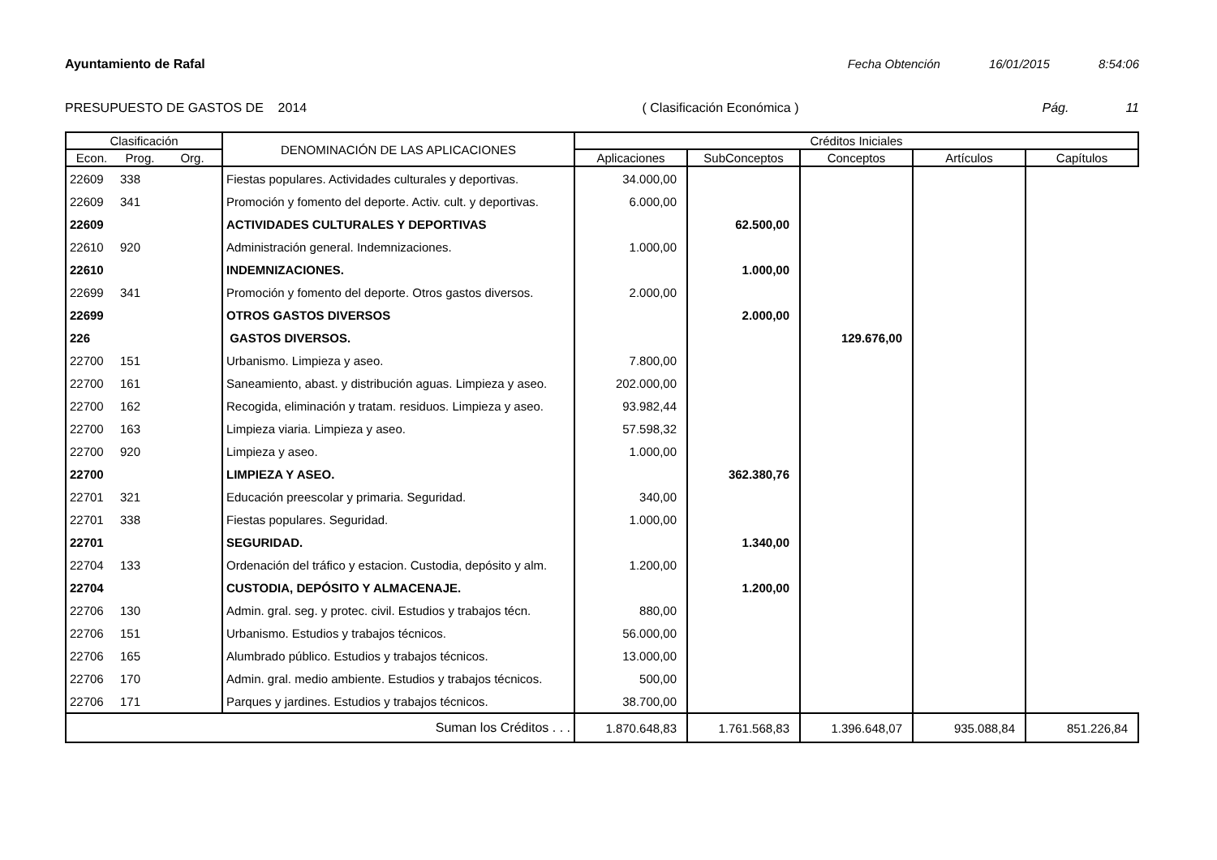Ayuntamiento de Rafal Fecha Obtención 16/01/2015 8:54:06
PRESUPUESTO DE GASTOS DE 2014 ( Clasificación Económica ) Pág. 11
| Clasificación | | | DENOMINACIÓN DE LAS APLICACIONES | Créditos Iniciales | | | | |
| --- | --- | --- | --- | --- | --- | --- | --- | --- |
| Econ. | Prog. | Org. | | Aplicaciones | SubConceptos | Conceptos | Artículos | Capítulos |
| 22609 | 338 | | Fiestas populares. Actividades culturales y deportivas. | 34.000,00 | | | | |
| 22609 | 341 | | Promoción y fomento del deporte. Activ. cult. y deportivas. | 6.000,00 | | | | |
| 22609 | | | ACTIVIDADES CULTURALES Y DEPORTIVAS | | 62.500,00 | | | |
| 22610 | 920 | | Administración general. Indemnizaciones. | 1.000,00 | | | | |
| 22610 | | | INDEMNIZACIONES. | | 1.000,00 | | | |
| 22699 | 341 | | Promoción y fomento del deporte. Otros gastos diversos. | 2.000,00 | | | | |
| 22699 | | | OTROS GASTOS DIVERSOS | | 2.000,00 | | | |
| 226 | | | GASTOS DIVERSOS. | | | 129.676,00 | | |
| 22700 | 151 | | Urbanismo. Limpieza y aseo. | 7.800,00 | | | | |
| 22700 | 161 | | Saneamiento, abast. y distribución aguas. Limpieza y aseo. | 202.000,00 | | | | |
| 22700 | 162 | | Recogida, eliminación y tratam. residuos. Limpieza y aseo. | 93.982,44 | | | | |
| 22700 | 163 | | Limpieza viaria. Limpieza y aseo. | 57.598,32 | | | | |
| 22700 | 920 | | Limpieza y aseo. | 1.000,00 | | | | |
| 22700 | | | LIMPIEZA Y ASEO. | | 362.380,76 | | | |
| 22701 | 321 | | Educación preescolar y primaria. Seguridad. | 340,00 | | | | |
| 22701 | 338 | | Fiestas populares. Seguridad. | 1.000,00 | | | | |
| 22701 | | | SEGURIDAD. | | 1.340,00 | | | |
| 22704 | 133 | | Ordenación del tráfico y estacion. Custodia, depósito y alm. | 1.200,00 | | | | |
| 22704 | | | CUSTODIA, DEPÓSITO Y ALMACENAJE. | | 1.200,00 | | | |
| 22706 | 130 | | Admin. gral. seg. y protec. civil. Estudios y trabajos técn. | 880,00 | | | | |
| 22706 | 151 | | Urbanismo. Estudios y trabajos técnicos. | 56.000,00 | | | | |
| 22706 | 165 | | Alumbrado público. Estudios y trabajos técnicos. | 13.000,00 | | | | |
| 22706 | 170 | | Admin. gral. medio ambiente. Estudios y trabajos técnicos. | 500,00 | | | | |
| 22706 | 171 | | Parques y jardines. Estudios y trabajos técnicos. | 38.700,00 | | | | |
| Suman los Créditos . . . | | | | 1.870.648,83 | 1.761.568,83 | 1.396.648,07 | 935.088,84 | 851.226,84 |